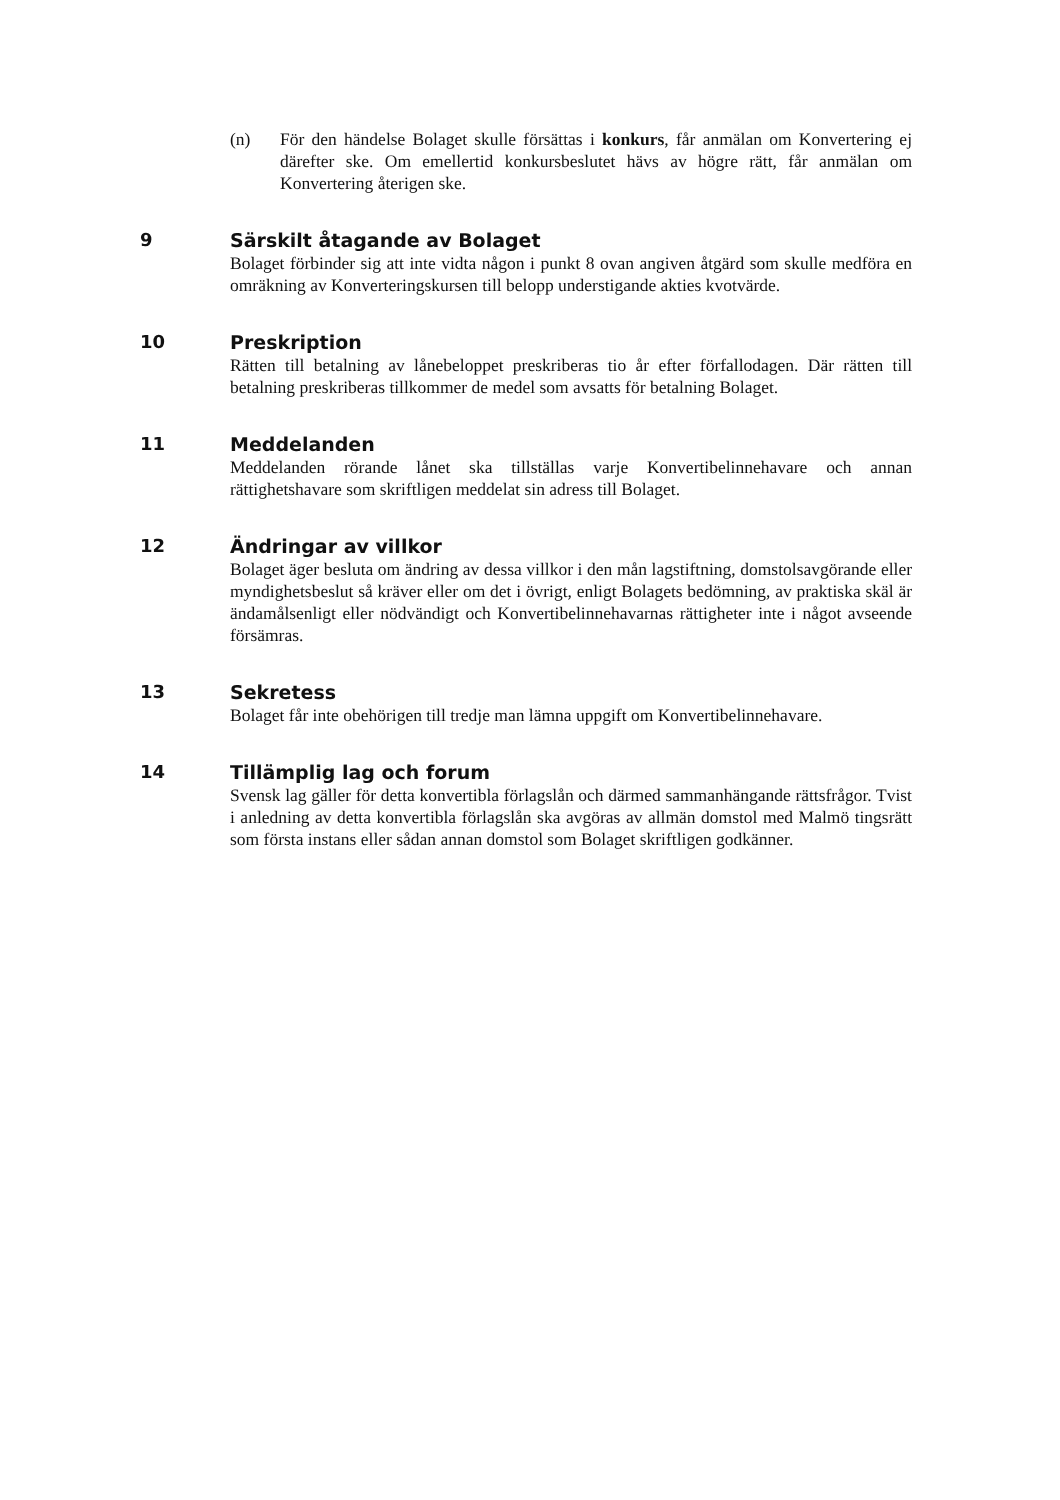(n) För den händelse Bolaget skulle försättas i konkurs, får anmälan om Konvertering ej därefter ske. Om emellertid konkursbeslutet hävs av högre rätt, får anmälan om Konvertering återigen ske.
9 Särskilt åtagande av Bolaget
Bolaget förbinder sig att inte vidta någon i punkt 8 ovan angiven åtgärd som skulle medföra en omräkning av Konverteringskursen till belopp understigande akties kvotvärde.
10 Preskription
Rätten till betalning av lånebeloppet preskriberas tio år efter förfallodagen. Där rätten till betalning preskriberas tillkommer de medel som avsatts för betalning Bolaget.
11 Meddelanden
Meddelanden rörande lånet ska tillställas varje Konvertibelinnehavare och annan rättighetshavare som skriftligen meddelat sin adress till Bolaget.
12 Ändringar av villkor
Bolaget äger besluta om ändring av dessa villkor i den mån lagstiftning, domstolsavgörande eller myndighetsbeslut så kräver eller om det i övrigt, enligt Bolagets bedömning, av praktiska skäl är ändamålsenligt eller nödvändigt och Konvertibelinnehavarnas rättigheter inte i något avseende försämras.
13 Sekretess
Bolaget får inte obehörigen till tredje man lämna uppgift om Konvertibelinnehavare.
14 Tillämplig lag och forum
Svensk lag gäller för detta konvertibla förlagslån och därmed sammanhängande rättsfrågor. Tvist i anledning av detta konvertibla förlagslån ska avgöras av allmän domstol med Malmö tingsrätt som första instans eller sådan annan domstol som Bolaget skriftligen godkänner.